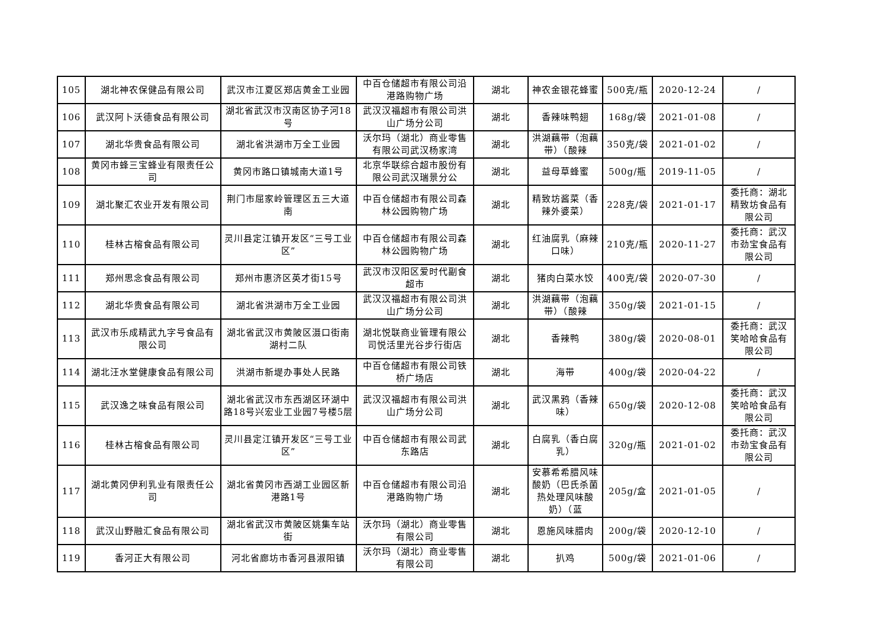| 105 | 湖北神农保健品有限公司 | 武汉市江夏区郑店黄金工业园 | 中百仓储超市有限公司沿港路购物广场 | 湖北 | 神农金银花蜂蜜 | 500克/瓶 | 2020-12-24 | / |
| 106 | 武汉阿卜沃德食品有限公司 | 湖北省武汉市汉南区协子河18号 | 武汉汉福超市有限公司洪山广场分公司 | 湖北 | 香辣味鸭翅 | 168g/袋 | 2021-01-08 | / |
| 107 | 湖北华贵食品有限公司 | 湖北省洪湖市万全工业园 | 沃尔玛（湖北）商业零售有限公司武汉杨家湾 | 湖北 | 洪湖藕带（泡藕带）（酸辣 | 350克/袋 | 2021-01-02 | / |
| 108 | 黄冈市蜂三宝蜂业有限责任公司 | 黄冈市路口镇城南大道1号 | 北京华联综合超市股份有限公司武汉瑞景分公 | 湖北 | 益母草蜂蜜 | 500g/瓶 | 2019-11-05 | / |
| 109 | 湖北聚汇农业开发有限公司 | 荆门市屈家岭管理区五三大道南 | 中百仓储超市有限公司森林公园购物广场 | 湖北 | 精致坊酱菜（香辣外婆菜） | 228克/袋 | 2021-01-17 | 委托商：湖北精致坊食品有限公司 |
| 110 | 桂林古榕食品有限公司 | 灵川县定江镇开发区“三号工业区” | 中百仓储超市有限公司森林公园购物广场 | 湖北 | 红油腐乳（麻辣口味） | 210克/瓶 | 2020-11-27 | 委托商：武汉市劲宝食品有限公司 |
| 111 | 郑州思念食品有限公司 | 郑州市惠济区英才街15号 | 武汉市汉阳区爱时代副食超市 | 湖北 | 猪肉白菜水饺 | 400克/袋 | 2020-07-30 | / |
| 112 | 湖北华贵食品有限公司 | 湖北省洪湖市万全工业园 | 武汉汉福超市有限公司洪山广场分公司 | 湖北 | 洪湖藕带（泡藕带）（酸辣 | 350g/袋 | 2021-01-15 | / |
| 113 | 武汉市乐成精武九字号食品有限公司 | 湖北省武汉市黄陂区滠口街南湖村二队 | 湖北悦联商业管理有限公司悦活里光谷步行街店 | 湖北 | 香辣鸭 | 380g/袋 | 2020-08-01 | 委托商：武汉笑哈哈食品有限公司 |
| 114 | 湖北汪水堂健康食品有限公司 | 洪湖市新堤办事处人民路 | 中百仓储超市有限公司铁桥广场店 | 湖北 | 海带 | 400g/袋 | 2020-04-22 | / |
| 115 | 武汉逸之味食品有限公司 | 湖北省武汉市东西湖区环湖中路18号兴宏业工业园7号楼5层 | 武汉汉福超市有限公司洪山广场分公司 | 湖北 | 武汉黑鸦（香辣味） | 650g/袋 | 2020-12-08 | 委托商：武汉笑哈哈食品有限公司 |
| 116 | 桂林古榕食品有限公司 | 灵川县定江镇开发区“三号工业区” | 中百仓储超市有限公司武东路店 | 湖北 | 白腐乳（香白腐乳） | 320g/瓶 | 2021-01-02 | 委托商：武汉市劲宝食品有限公司 |
| 117 | 湖北黄冈伊利乳业有限责任公司 | 湖北省黄冈市西湖工业园区新港路1号 | 中百仓储超市有限公司沿港路购物广场 | 湖北 | 安慕希希腊风味酸奶（巴氏杀菌热处理风味酸奶）（蓝 | 205g/盒 | 2021-01-05 | / |
| 118 | 武汉山野融汇食品有限公司 | 湖北省武汉市黄陂区姚集车站街 | 沃尔玛（湖北）商业零售有限公司 | 湖北 | 恩施风味腊肉 | 200g/袋 | 2020-12-10 | / |
| 119 | 香河正大有限公司 | 河北省廊坊市香河县淑阳镇 | 沃尔玛（湖北）商业零售有限公司 | 湖北 | 扒鸡 | 500g/袋 | 2021-01-06 | / |